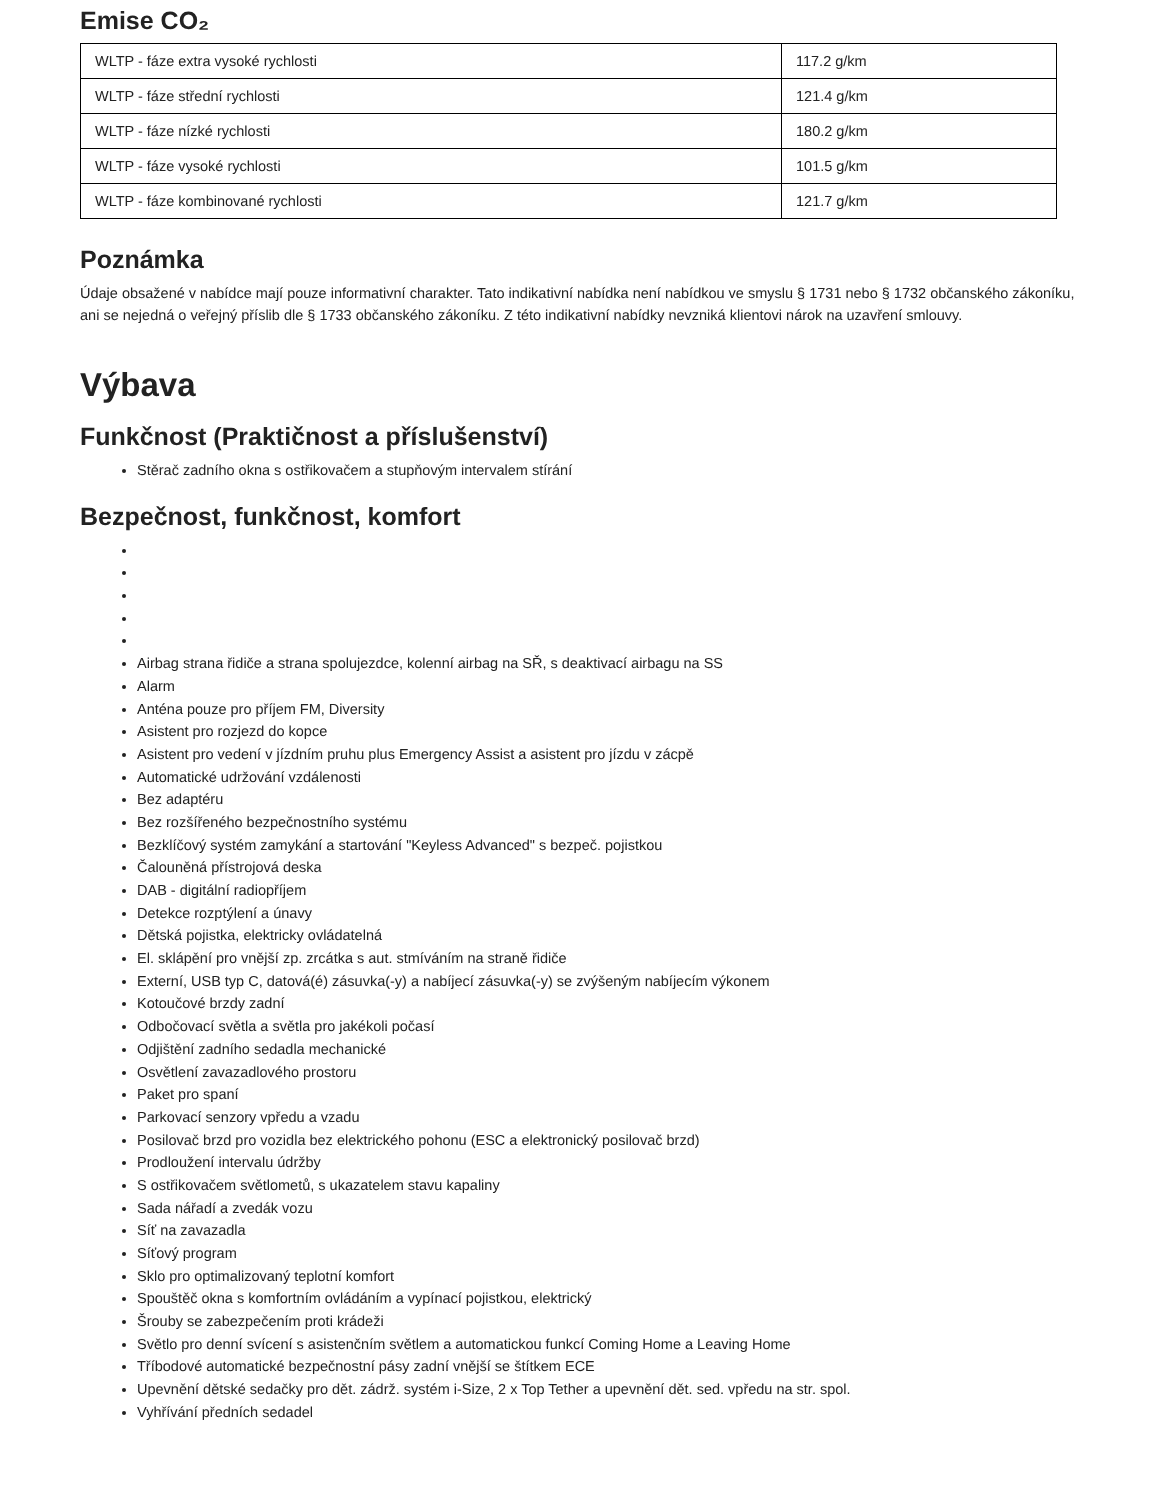Emise CO₂
| WLTP - fáze extra vysoké rychlosti | 117.2 g/km |
| WLTP - fáze střední rychlosti | 121.4 g/km |
| WLTP - fáze nízké rychlosti | 180.2 g/km |
| WLTP - fáze vysoké rychlosti | 101.5 g/km |
| WLTP - fáze kombinované rychlosti | 121.7 g/km |
Poznámka
Údaje obsažené v nabídce mají pouze informativní charakter. Tato indikativní nabídka není nabídkou ve smyslu § 1731 nebo § 1732 občanského zákoníku, ani se nejedná o veřejný příslib dle § 1733 občanského zákoníku. Z této indikativní nabídky nevzniká klientovi nárok na uzavření smlouvy.
Výbava
Funkčnost (Praktičnost a příslušenství)
Stěrač zadního okna s ostřikovačem a stupňovým intervalem stírání
Bezpečnost, funkčnost, komfort
Airbag strana řidiče a strana spolujezdce, kolenní airbag na SŘ, s deaktivací airbagu na SS
Alarm
Anténa pouze pro příjem FM, Diversity
Asistent pro rozjezd do kopce
Asistent pro vedení v jízdním pruhu plus Emergency Assist a asistent pro jízdu v zácpě
Automatické udržování vzdálenosti
Bez adaptéru
Bez rozšířeného bezpečnostního systému
Bezklíčový systém zamykání a startování "Keyless Advanced" s bezpeč. pojistkou
Čalouněná přístrojová deska
DAB - digitální radiopříjem
Detekce rozptýlení a únavy
Dětská pojistka, elektricky ovládatelná
El. sklápění pro vnější zp. zrcátka s aut. stmíváním na straně řidiče
Externí, USB typ C, datová(é) zásuvka(-y) a nabíjecí zásuvka(-y) se zvýšeným nabíjecím výkonem
Kotoučové brzdy zadní
Odbočovací světla a světla pro jakékoli počasí
Odjištění zadního sedadla mechanické
Osvětlení zavazadlového prostoru
Paket pro spaní
Parkovací senzory vpředu a vzadu
Posilovač brzd pro vozidla bez elektrického pohonu (ESC a elektronický posilovač brzd)
Prodloužení intervalu údržby
S ostřikovačem světlometů, s ukazatelem stavu kapaliny
Sada nářadí a zvedák vozu
Síť na zavazadla
Síťový program
Sklo pro optimalizovaný teplotní komfort
Spouštěč okna s komfortním ovládáním a vypínací pojistkou, elektrický
Šrouby se zabezpečením proti krádeži
Světlo pro denní svícení s asistenčním světlem a automatickou funkcí Coming Home a Leaving Home
Tříbodové automatické bezpečnostní pásy zadní vnější se štítkem ECE
Upevnění dětské sedačky pro dět. zádrž. systém i-Size, 2 x Top Tether a upevnění dět. sed. vpředu na str. spol.
Vyhřívání předních sedadel